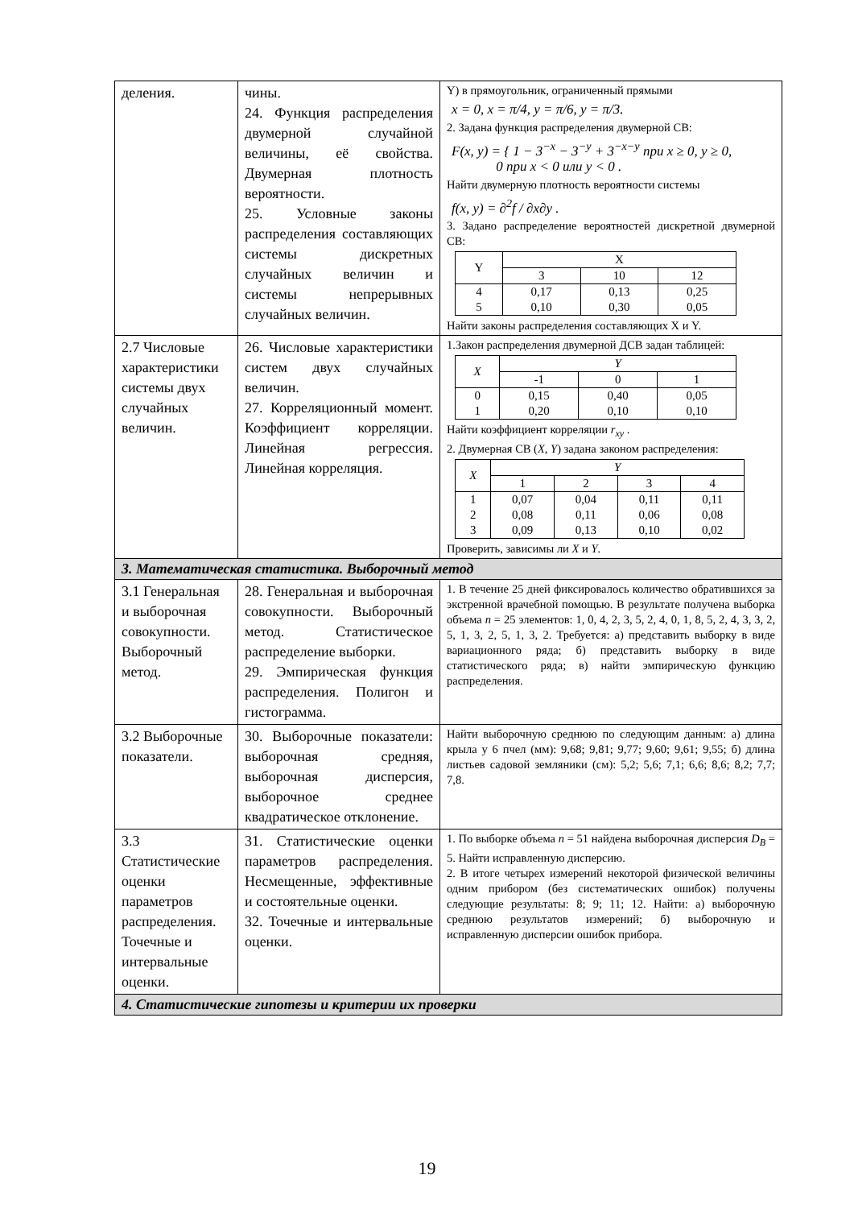| деления. | чины. 24. Функция распределения двумерной случайной величины, её свойства. Двумерная плотность вероятности. 25. Условные законы распределения составляющих системы дискретных случайных величин и системы непрерывных случайных величин. | Y) в прямоугольник, ограниченный прямыми x = 0, x = π/4, y = π/6, y = π/3. 2. Задана функция распределения двумерной СВ: F(x, y) = { 1 − 3<sup>−x</sup> − 3<sup>−y</sup> + 3<sup>−x−y</sup> при x ≥ 0, y ≥ 0, 0 при x < 0 или y < 0 . Найти двумерную плотность вероятности системы f(x, y) = ∂<sup>2</sup>f / ∂x∂y . 3. Задано распределение вероятностей дискретной двумерной СВ: / Y / X / / / / --- / --- / --- / --- / / / 3 / 10 / 12 / / 4 5 / 0,17 0,10 / 0,13 0,30 / 0,25 0,05 / Найти законы распределения составляющих X и Y. |
| 2.7 Числовые характеристики системы двух случайных величин. | 26. Числовые характеристики систем двух случайных величин. 27. Корреляционный момент. Коэффициент корреляции. Линейная регрессия. Линейная корреляция. | 1.Закон распределения двумерной ДСВ задан таблицей: / X / Y / / / / --- / --- / --- / --- / / / -1 / 0 / 1 / / 0 1 / 0,15 0,20 / 0,40 0,10 / 0,05 0,10 / Найти коэффициент корреляции r<sub>xy</sub> . 2. Двумерная СВ ( X, Y ) задана законом распределения: / X / Y / / / / / --- / --- / --- / --- / --- / / / 1 / 2 / 3 / 4 / / 1 2 3 / 0,07 0,08 0,09 / 0,04 0,11 0,13 / 0,11 0,06 0,10 / 0,11 0,08 0,02 / Проверить, зависимы ли X и Y . |
| 3. Математическая статистика. Выборочный метод | | |
| 3.1 Генеральная и выборочная совокупности. Выборочный метод. | 28. Генеральная и выборочная совокупности. Выборочный метод. Статистическое распределение выборки. 29. Эмпирическая функция распределения. Полигон и гистограмма. | 1. В течение 25 дней фиксировалось количество обратившихся за экстренной врачебной помощью. В результате получена выборка объема n = 25 элементов: 1, 0, 4, 2, 3, 5, 2, 4, 0, 1, 8, 5, 2, 4, 3, 3, 2, 5, 1, 3, 2, 5, 1, 3, 2. Требуется: а) представить выборку в виде вариационного ряда; б) представить выборку в виде статистического ряда; в) найти эмпирическую функцию распределения. |
| 3.2 Выборочные показатели. | 30. Выборочные показатели: выборочная средняя, выборочная дисперсия, выборочное среднее квадратическое отклонение. | Найти выборочную среднюю по следующим данным: а) длина крыла у 6 пчел (мм): 9,68; 9,81; 9,77; 9,60; 9,61; 9,55; б) длина листьев садовой земляники (см): 5,2; 5,6; 7,1; 6,6; 8,6; 8,2; 7,7; 7,8. |
| 3.3 Статистические оценки параметров распределения. Точечные и интервальные оценки. | 31. Статистические оценки параметров распределения. Несмещенные, эффективные и состоятельные оценки. 32. Точечные и интервальные оценки. | 1. По выборке объема n = 51 найдена выборочная дисперсия D<sub>B</sub> = 5. Найти исправленную дисперсию. 2. В итоге четырех измерений некоторой физической величины одним прибором (без систематических ошибок) получены следующие результаты: 8; 9; 11; 12. Найти: а) выборочную среднюю результатов измерений; б) выборочную и исправленную дисперсии ошибок прибора. |
| 4. Статистические гипотезы и критерии их проверки | | |
19